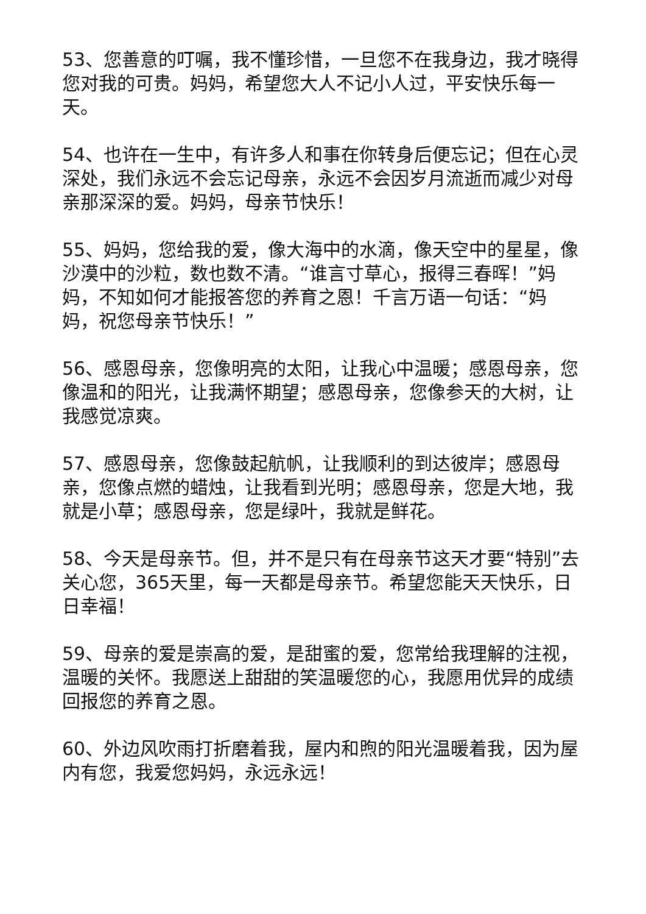53、您善意的叮嘱，我不懂珍惜，一旦您不在我身边，我才晓得您对我的可贵。妈妈，希望您大人不记小人过，平安快乐每一天。
54、也许在一生中，有许多人和事在你转身后便忘记；但在心灵深处，我们永远不会忘记母亲，永远不会因岁月流逝而减少对母亲那深深的爱。妈妈，母亲节快乐！
55、妈妈，您给我的爱，像大海中的水滴，像天空中的星星，像沙漠中的沙粒，数也数不清。“谁言寸草心，报得三春晖！”妈妈，不知如何才能报答您的养育之恩！千言万语一句话：“妈妈，祝您母亲节快乐！”
56、感恩母亲，您像明亮的太阳，让我心中温暖；感恩母亲，您像温和的阳光，让我满怀期望；感恩母亲，您像参天的大树，让我感觉凉爽。
57、感恩母亲，您像鼓起航帆，让我顺利的到达彼岸；感恩母亲，您像点燃的蜡烛，让我看到光明；感恩母亲，您是大地，我就是小草；感恩母亲，您是绿叶，我就是鲜花。
58、今天是母亲节。但，并不是只有在母亲节这天才要“特别”去关心您，365天里，每一天都是母亲节。希望您能天天快乐，日日幸福！
59、母亲的爱是崇高的爱，是甜蜜的爱，您常给我理解的注视，温暖的关怀。我愿送上甜甜的笑温暖您的心，我愿用优异的成绩回报您的养育之恩。
60、外边风吹雨打折磨着我，屋内和煦的阳光温暖着我，因为屋内有您，我爱您妈妈，永远永远！